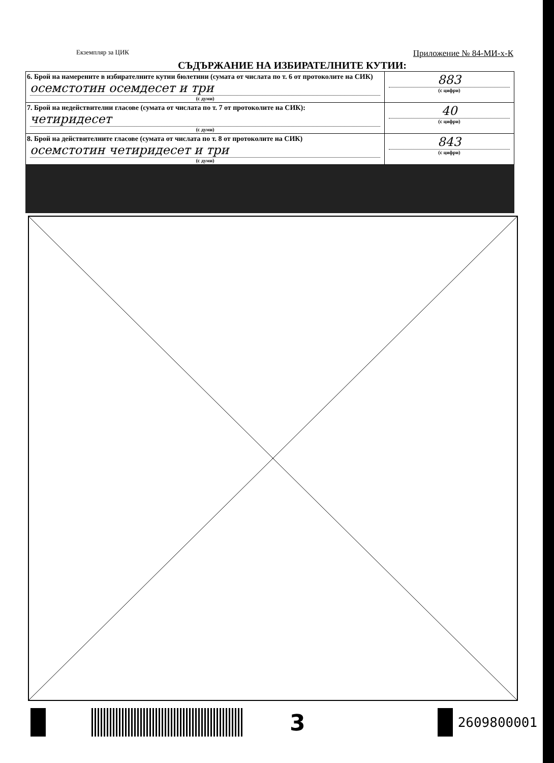Екземпляр за ЦИК Приложение № 84-МИ-х-К
СЪДЪРЖАНИЕ НА ИЗБИРАТЕЛНИТЕ КУТИИ:
| 6. Брой на намерените в избирателните кутии бюлетини (сумата от числата по т. 6 от протоколите на СИК) осемстотин осемдесет и три (с думи) | 883 (с цифри) |
| 7. Брой на недействителни гласове (сумата от числата по т. 7 от протоколите на СИК): четиридесет (с думи) | 40 (с цифри) |
| 8. Брой на действителните гласове (сумата от числата по т. 8 от протоколите на СИК) осемстотин четиридесет и три (с думи) | 843 (с цифри) |
3
2609800001